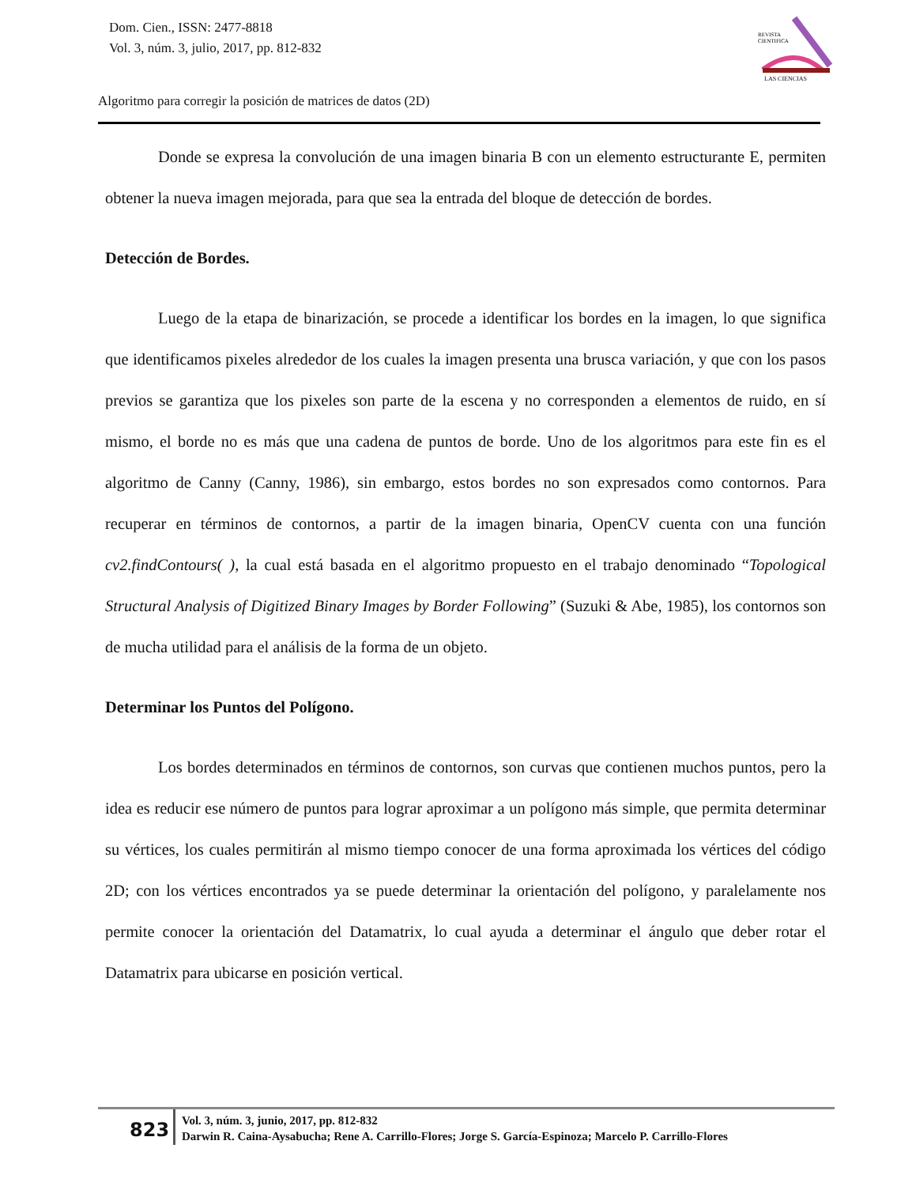Dom. Cien., ISSN: 2477-8818
Vol. 3, núm. 3, julio, 2017, pp. 812-832
REVISTA
CIENTIFICA
LAS CIENCIAS
Algoritmo para corregir la posición de matrices de datos (2D)
Donde se expresa la convolución de una imagen binaria B con un elemento estructurante E, permiten obtener la nueva imagen mejorada, para que sea la entrada del bloque de detección de bordes.
Detección de Bordes.
Luego de la etapa de binarización, se procede a identificar los bordes en la imagen, lo que significa que identificamos pixeles alrededor de los cuales la imagen presenta una brusca variación, y que con los pasos previos se garantiza que los pixeles son parte de la escena y no corresponden a elementos de ruido, en sí mismo, el borde no es más que una cadena de puntos de borde. Uno de los algoritmos para este fin es el algoritmo de Canny (Canny, 1986), sin embargo, estos bordes no son expresados como contornos. Para recuperar en términos de contornos, a partir de la imagen binaria, OpenCV cuenta con una función cv2.findContours( ), la cual está basada en el algoritmo propuesto en el trabajo denominado “Topological Structural Analysis of Digitized Binary Images by Border Following” (Suzuki & Abe, 1985), los contornos son de mucha utilidad para el análisis de la forma de un objeto.
Determinar los Puntos del Polígono.
Los bordes determinados en términos de contornos, son curvas que contienen muchos puntos, pero la idea es reducir ese número de puntos para lograr aproximar a un polígono más simple, que permita determinar su vértices, los cuales permitirán al mismo tiempo conocer de una forma aproximada los vértices del código 2D; con los vértices encontrados ya se puede determinar la orientación del polígono, y paralelamente nos permite conocer la orientación del Datamatrix, lo cual ayuda a determinar el ángulo que deber rotar el Datamatrix para ubicarse en posición vertical.
823
Vol. 3, núm. 3, junio, 2017, pp. 812-832
Darwin R. Caina-Aysabucha; Rene A. Carrillo-Flores; Jorge S. García-Espinoza; Marcelo P. Carrillo-Flores